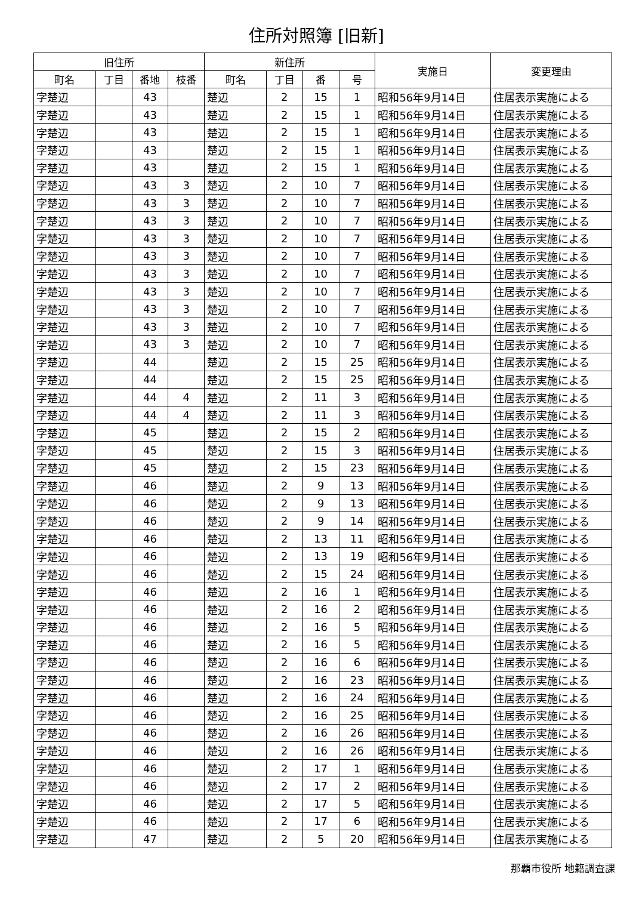住所対照簿 [旧新]
| 旧住所 | | | | 新住所 | | | | 実施日 | 変更理由 |
| --- | --- | --- | --- | --- | --- | --- | --- | --- | --- |
| 町名 | 丁目 | 番地 | 枝番 | 町名 | 丁目 | 番 | 号 | | |
| 字楚辺 | | 43 | | 楚辺 | 2 | 15 | 1 | 昭和56年9月14日 | 住居表示実施による |
| 字楚辺 | | 43 | | 楚辺 | 2 | 15 | 1 | 昭和56年9月14日 | 住居表示実施による |
| 字楚辺 | | 43 | | 楚辺 | 2 | 15 | 1 | 昭和56年9月14日 | 住居表示実施による |
| 字楚辺 | | 43 | | 楚辺 | 2 | 15 | 1 | 昭和56年9月14日 | 住居表示実施による |
| 字楚辺 | | 43 | | 楚辺 | 2 | 15 | 1 | 昭和56年9月14日 | 住居表示実施による |
| 字楚辺 | | 43 | 3 | 楚辺 | 2 | 10 | 7 | 昭和56年9月14日 | 住居表示実施による |
| 字楚辺 | | 43 | 3 | 楚辺 | 2 | 10 | 7 | 昭和56年9月14日 | 住居表示実施による |
| 字楚辺 | | 43 | 3 | 楚辺 | 2 | 10 | 7 | 昭和56年9月14日 | 住居表示実施による |
| 字楚辺 | | 43 | 3 | 楚辺 | 2 | 10 | 7 | 昭和56年9月14日 | 住居表示実施による |
| 字楚辺 | | 43 | 3 | 楚辺 | 2 | 10 | 7 | 昭和56年9月14日 | 住居表示実施による |
| 字楚辺 | | 43 | 3 | 楚辺 | 2 | 10 | 7 | 昭和56年9月14日 | 住居表示実施による |
| 字楚辺 | | 43 | 3 | 楚辺 | 2 | 10 | 7 | 昭和56年9月14日 | 住居表示実施による |
| 字楚辺 | | 43 | 3 | 楚辺 | 2 | 10 | 7 | 昭和56年9月14日 | 住居表示実施による |
| 字楚辺 | | 43 | 3 | 楚辺 | 2 | 10 | 7 | 昭和56年9月14日 | 住居表示実施による |
| 字楚辺 | | 43 | 3 | 楚辺 | 2 | 10 | 7 | 昭和56年9月14日 | 住居表示実施による |
| 字楚辺 | | 44 | | 楚辺 | 2 | 15 | 25 | 昭和56年9月14日 | 住居表示実施による |
| 字楚辺 | | 44 | | 楚辺 | 2 | 15 | 25 | 昭和56年9月14日 | 住居表示実施による |
| 字楚辺 | | 44 | 4 | 楚辺 | 2 | 11 | 3 | 昭和56年9月14日 | 住居表示実施による |
| 字楚辺 | | 44 | 4 | 楚辺 | 2 | 11 | 3 | 昭和56年9月14日 | 住居表示実施による |
| 字楚辺 | | 45 | | 楚辺 | 2 | 15 | 2 | 昭和56年9月14日 | 住居表示実施による |
| 字楚辺 | | 45 | | 楚辺 | 2 | 15 | 3 | 昭和56年9月14日 | 住居表示実施による |
| 字楚辺 | | 45 | | 楚辺 | 2 | 15 | 23 | 昭和56年9月14日 | 住居表示実施による |
| 字楚辺 | | 46 | | 楚辺 | 2 | 9 | 13 | 昭和56年9月14日 | 住居表示実施による |
| 字楚辺 | | 46 | | 楚辺 | 2 | 9 | 13 | 昭和56年9月14日 | 住居表示実施による |
| 字楚辺 | | 46 | | 楚辺 | 2 | 9 | 14 | 昭和56年9月14日 | 住居表示実施による |
| 字楚辺 | | 46 | | 楚辺 | 2 | 13 | 11 | 昭和56年9月14日 | 住居表示実施による |
| 字楚辺 | | 46 | | 楚辺 | 2 | 13 | 19 | 昭和56年9月14日 | 住居表示実施による |
| 字楚辺 | | 46 | | 楚辺 | 2 | 15 | 24 | 昭和56年9月14日 | 住居表示実施による |
| 字楚辺 | | 46 | | 楚辺 | 2 | 16 | 1 | 昭和56年9月14日 | 住居表示実施による |
| 字楚辺 | | 46 | | 楚辺 | 2 | 16 | 2 | 昭和56年9月14日 | 住居表示実施による |
| 字楚辺 | | 46 | | 楚辺 | 2 | 16 | 5 | 昭和56年9月14日 | 住居表示実施による |
| 字楚辺 | | 46 | | 楚辺 | 2 | 16 | 5 | 昭和56年9月14日 | 住居表示実施による |
| 字楚辺 | | 46 | | 楚辺 | 2 | 16 | 6 | 昭和56年9月14日 | 住居表示実施による |
| 字楚辺 | | 46 | | 楚辺 | 2 | 16 | 23 | 昭和56年9月14日 | 住居表示実施による |
| 字楚辺 | | 46 | | 楚辺 | 2 | 16 | 24 | 昭和56年9月14日 | 住居表示実施による |
| 字楚辺 | | 46 | | 楚辺 | 2 | 16 | 25 | 昭和56年9月14日 | 住居表示実施による |
| 字楚辺 | | 46 | | 楚辺 | 2 | 16 | 26 | 昭和56年9月14日 | 住居表示実施による |
| 字楚辺 | | 46 | | 楚辺 | 2 | 16 | 26 | 昭和56年9月14日 | 住居表示実施による |
| 字楚辺 | | 46 | | 楚辺 | 2 | 17 | 1 | 昭和56年9月14日 | 住居表示実施による |
| 字楚辺 | | 46 | | 楚辺 | 2 | 17 | 2 | 昭和56年9月14日 | 住居表示実施による |
| 字楚辺 | | 46 | | 楚辺 | 2 | 17 | 5 | 昭和56年9月14日 | 住居表示実施による |
| 字楚辺 | | 46 | | 楚辺 | 2 | 17 | 6 | 昭和56年9月14日 | 住居表示実施による |
| 字楚辺 | | 47 | | 楚辺 | 2 | 5 | 20 | 昭和56年9月14日 | 住居表示実施による |
那覇市役所 地籍調査課